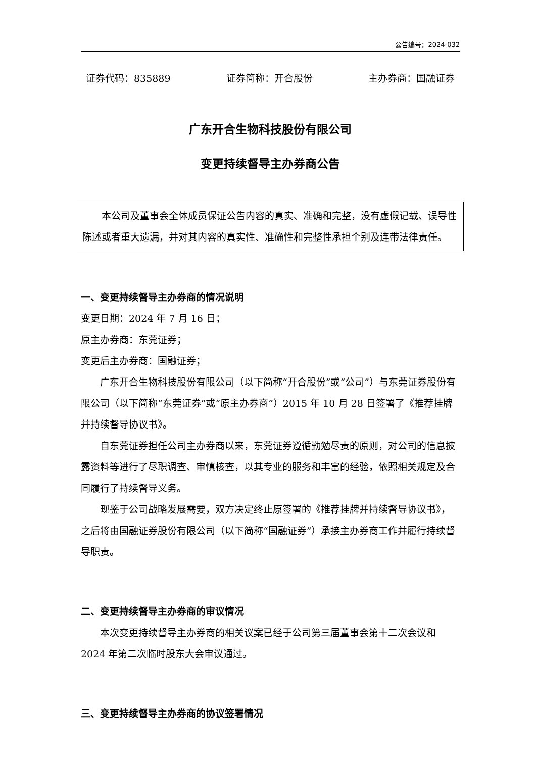公告编号：2024-032
证券代码：835889 证券简称：开合股份 主办券商：国融证券
广东开合生物科技股份有限公司
变更持续督导主办券商公告
本公司及董事会全体成员保证公告内容的真实、准确和完整，没有虚假记载、误导性陈述或者重大遗漏，并对其内容的真实性、准确性和完整性承担个别及连带法律责任。
一、变更持续督导主办券商的情况说明
变更日期：2024 年 7 月 16 日；
原主办券商：东莞证券；
变更后主办券商：国融证券；
广东开合生物科技股份有限公司（以下简称“开合股份”或“公司”）与东莞证券股份有限公司（以下简称“东莞证券”或“原主办券商”）2015 年 10 月 28 日签署了《推荐挂牌并持续督导协议书》。
自东莞证券担任公司主办券商以来，东莞证券遵循勤勉尽责的原则，对公司的信息披露资料等进行了尽职调查、审慎核查，以其专业的服务和丰富的经验，依照相关规定及合同履行了持续督导义务。
现鉴于公司战略发展需要，双方决定终止原签署的《推荐挂牌并持续督导协议书》，之后将由国融证券股份有限公司（以下简称“国融证券”）承接主办券商工作并履行持续督导职责。
二、变更持续督导主办券商的审议情况
本次变更持续督导主办券商的相关议案已经于公司第三届董事会第十二次会议和 2024 年第二次临时股东大会审议通过。
三、变更持续督导主办券商的协议签署情况